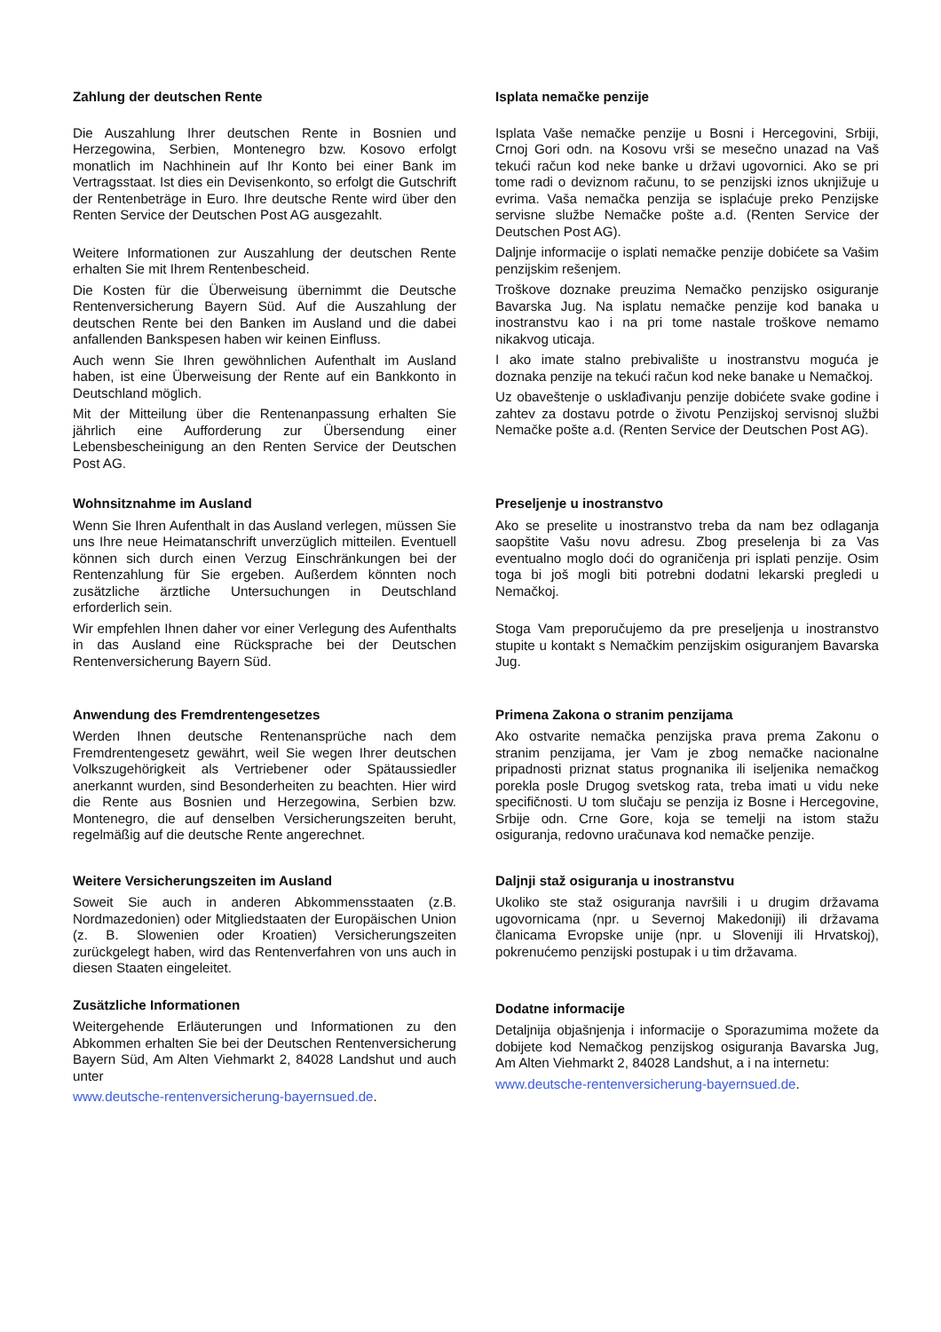Zahlung der deutschen Rente
Die Auszahlung Ihrer deutschen Rente in Bosnien und Herzegowina, Serbien, Montenegro bzw. Kosovo erfolgt monatlich im Nachhinein auf Ihr Konto bei einer Bank im Vertragsstaat. Ist dies ein Devisenkonto, so erfolgt die Gutschrift der Rentenbeträge in Euro. Ihre deutsche Rente wird über den Renten Service der Deutschen Post AG ausgezahlt.
Weitere Informationen zur Auszahlung der deutschen Rente erhalten Sie mit Ihrem Rentenbescheid.
Die Kosten für die Überweisung übernimmt die Deutsche Rentenversicherung Bayern Süd. Auf die Auszahlung der deutschen Rente bei den Banken im Ausland und die dabei anfallenden Bankspesen haben wir keinen Einfluss.
Auch wenn Sie Ihren gewöhnlichen Aufenthalt im Ausland haben, ist eine Überweisung der Rente auf ein Bankkonto in Deutschland möglich.
Mit der Mitteilung über die Rentenanpassung erhalten Sie jährlich eine Aufforderung zur Übersendung einer Lebensbescheinigung an den Renten Service der Deutschen Post AG.
Isplata nemačke penzije
Isplata Vaše nemačke penzije u Bosni i Hercegovini, Srbiji, Crnoj Gori odn. na Kosovu vrši se mesečno unazad na Vaš tekući račun kod neke banke u državi ugovornici. Ako se pri tome radi o deviznom računu, to se penzijski iznos uknjižuje u evrima. Vaša nemačka penzija se isplaćuje preko Penzijske servisne službe Nemačke pošte a.d. (Renten Service der Deutschen Post AG).
Daljnje informacije o isplati nemačke penzije dobićete sa Vašim penzijskim rešenjem.
Troškove doznake preuzima Nemačko penzijsko osiguranje Bavarska Jug. Na isplatu nemačke penzije kod banaka u inostranstvu kao i na pri tome nastale troškove nemamo nikakvog uticaja.
I ako imate stalno prebivalište u inostranstvu moguća je doznaka penzije na tekući račun kod neke banake u Nemačkoj.
Uz obaveštenje o usklađivanju penzije dobićete svake godine i zahtev za dostavu potrde o životu Penzijskoj servisnoj službi Nemačke pošte a.d. (Renten Service der Deutschen Post AG).
Wohnsitznahme im Ausland
Wenn Sie Ihren Aufenthalt in das Ausland verlegen, müssen Sie uns Ihre neue Heimatanschrift unverzüglich mitteilen. Eventuell können sich durch einen Verzug Einschränkungen bei der Rentenzahlung für Sie ergeben. Außerdem könnten noch zusätzliche ärztliche Untersuchungen in Deutschland erforderlich sein.
Wir empfehlen Ihnen daher vor einer Verlegung des Aufenthalts in das Ausland eine Rücksprache bei der Deutschen Rentenversicherung Bayern Süd.
Preseljenje u inostranstvo
Ako se preselite u inostranstvo treba da nam bez odlaganja saopštite Vašu novu adresu. Zbog preselenja bi za Vas eventualno moglo doći do ograničenja pri isplati penzije. Osim toga bi još mogli biti potrebni dodatni lekarski pregledi u Nemačkoj.
Stoga Vam preporučujemo da pre preseljenja u inostranstvo stupite u kontakt s Nemačkim penzijskim osiguranjem Bavarska Jug.
Anwendung des Fremdrentengesetzes
Werden Ihnen deutsche Rentenansprüche nach dem Fremdrentengesetz gewährt, weil Sie wegen Ihrer deutschen Volkszugehörigkeit als Vertriebener oder Spätaussiedler anerkannt wurden, sind Besonderheiten zu beachten. Hier wird die Rente aus Bosnien und Herzegowina, Serbien bzw. Montenegro, die auf denselben Versicherungszeiten beruht, regelmäßig auf die deutsche Rente angerechnet.
Primena Zakona o stranim penzijama
Ako ostvarite nemačka penzijska prava prema Zakonu o stranim penzijama, jer Vam je zbog nemačke nacionalne pripadnosti priznat status prognanika ili iseljenika nemačkog porekla posle Drugog svetskog rata, treba imati u vidu neke specifičnosti. U tom slučaju se penzija iz Bosne i Hercegovine, Srbije odn. Crne Gore, koja se temelji na istom stažu osiguranja, redovno uračunava kod nemačke penzije.
Weitere Versicherungszeiten im Ausland
Soweit Sie auch in anderen Abkommensstaaten (z.B. Nordmazedonien) oder Mitgliedstaaten der Europäischen Union (z. B. Slowenien oder Kroatien) Versicherungszeiten zurückgelegt haben, wird das Rentenverfahren von uns auch in diesen Staaten eingeleitet.
Daljnji staž osiguranja u inostranstvu
Ukoliko ste staž osiguranja navršili i u drugim državama ugovornicama (npr. u Severnoj Makedoniji) ili državama članicama Evropske unije (npr. u Sloveniji ili Hrvatskoj), pokrenućemo penzijski postupak i u tim državama.
Zusätzliche Informationen
Weitergehende Erläuterungen und Informationen zu den Abkommen erhalten Sie bei der Deutschen Rentenversicherung Bayern Süd, Am Alten Viehmarkt 2, 84028 Landshut und auch unter
www.deutsche-rentenversicherung-bayernsued.de.
Dodatne informacije
Detaljnija objašnjenja i informacije o Sporazumima možete da dobijete kod Nemačkog penzijskog osiguranja Bavarska Jug, Am Alten Viehmarkt 2, 84028 Landshut, a i na internetu:
www.deutsche-rentenversicherung-bayernsued.de.